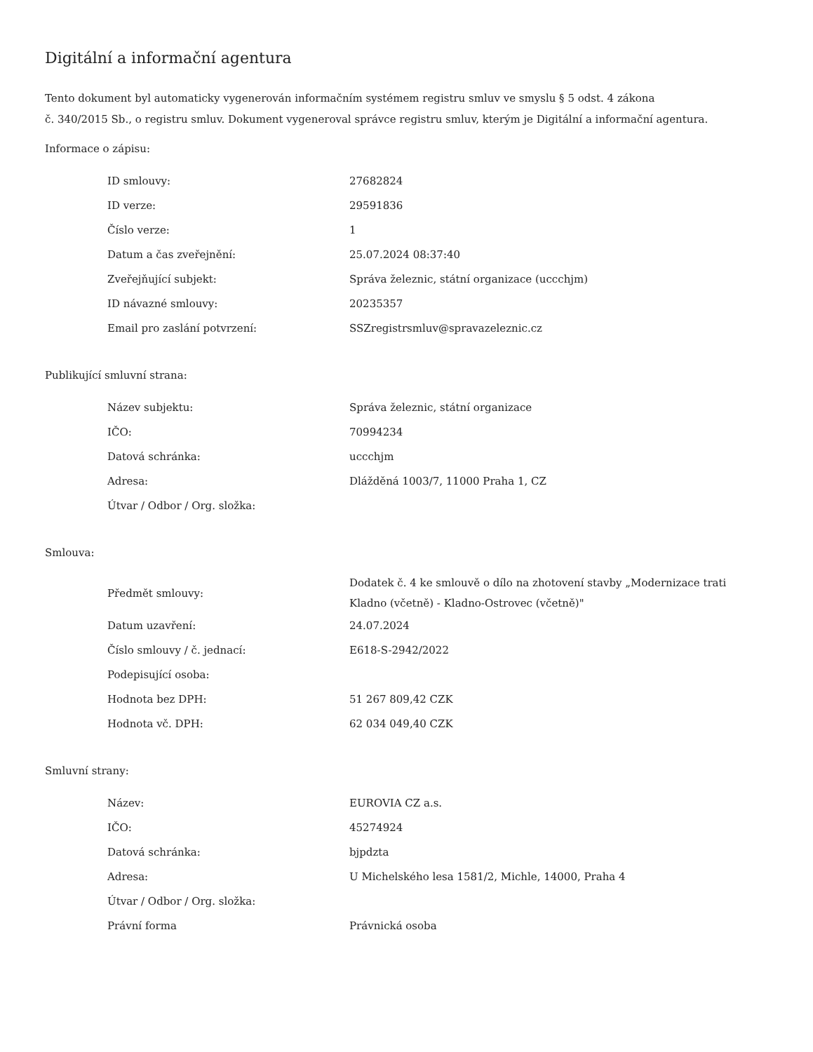Digitální a informační agentura
Tento dokument byl automaticky vygenerován informačním systémem registru smluv ve smyslu § 5 odst. 4 zákona
č. 340/2015 Sb., o registru smluv. Dokument vygeneroval správce registru smluv, kterým je Digitální a informační agentura.
Informace o zápisu:
| ID smlouvy: | 27682824 |
| ID verze: | 29591836 |
| Číslo verze: | 1 |
| Datum a čas zveřejnění: | 25.07.2024 08:37:40 |
| Zveřejňující subjekt: | Správa železnic, státní organizace (uccchjm) |
| ID návazné smlouvy: | 20235357 |
| Email pro zaslání potvrzení: | SSZregistrsmluv@spravazeleznic.cz |
Publikující smluvní strana:
| Název subjektu: | Správa železnic, státní organizace |
| IČO: | 70994234 |
| Datová schránka: | uccchjm |
| Adresa: | Dlážděná 1003/7, 11000 Praha 1, CZ |
| Útvar / Odbor / Org. složka: | |
Smlouva:
| Předmět smlouvy: | Dodatek č. 4 ke smlouvě o dílo na zhotovení stavby „Modernizace trati Kladno (včetně) - Kladno-Ostrovec (včetně)" |
| Datum uzavření: | 24.07.2024 |
| Číslo smlouvy / č. jednací: | E618-S-2942/2022 |
| Podepisující osoba: | |
| Hodnota bez DPH: | 51 267 809,42 CZK |
| Hodnota vč. DPH: | 62 034 049,40 CZK |
Smluvní strany:
| Název: | EUROVIA CZ a.s. |
| IČO: | 45274924 |
| Datová schránka: | bjpdzta |
| Adresa: | U Michelského lesa 1581/2, Michle, 14000, Praha 4 |
| Útvar / Odbor / Org. složka: | |
| Právní forma | Právnická osoba |